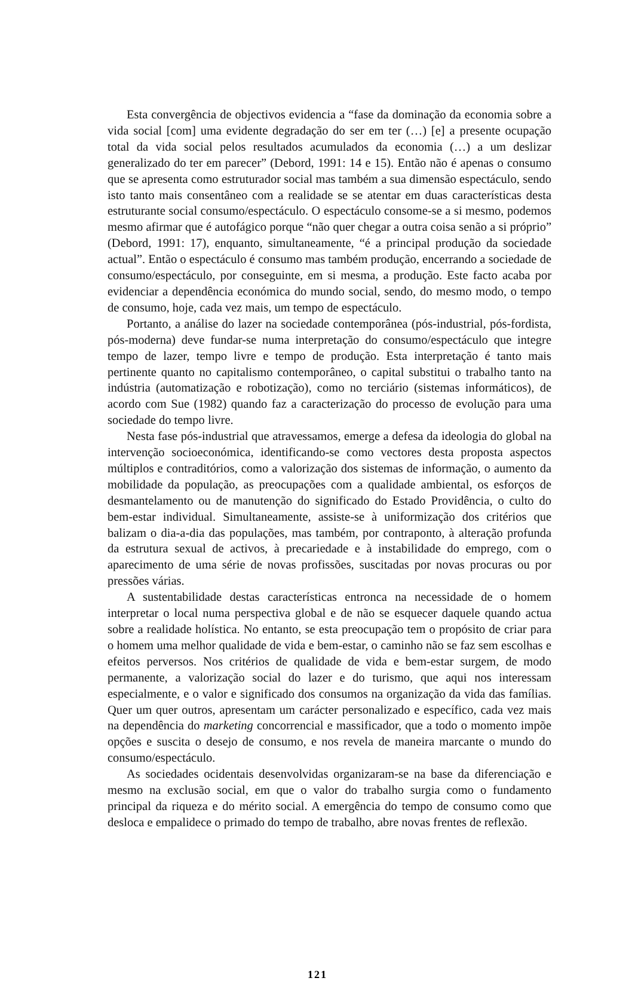Esta convergência de objectivos evidencia a “fase da dominação da economia sobre a vida social [com] uma evidente degradação do ser em ter (…) [e] a presente ocupação total da vida social pelos resultados acumulados da economia (…) a um deslizar generalizado do ter em parecer” (Debord, 1991: 14 e 15). Então não é apenas o consumo que se apresenta como estruturador social mas também a sua dimensão espectáculo, sendo isto tanto mais consentâneo com a realidade se se atentar em duas características desta estruturante social consumo/espectáculo. O espectáculo consome-se a si mesmo, podemos mesmo afirmar que é autofágico porque “não quer chegar a outra coisa senão a si próprio” (Debord, 1991: 17), enquanto, simultaneamente, “é a principal produção da sociedade actual”. Então o espectáculo é consumo mas também produção, encerrando a sociedade de consumo/espectáculo, por conseguinte, em si mesma, a produção. Este facto acaba por evidenciar a dependência económica do mundo social, sendo, do mesmo modo, o tempo de consumo, hoje, cada vez mais, um tempo de espectáculo.
Portanto, a análise do lazer na sociedade contemporânea (pós-industrial, pós-fordista, pós-moderna) deve fundar-se numa interpretação do consumo/espectáculo que integre tempo de lazer, tempo livre e tempo de produção. Esta interpretação é tanto mais pertinente quanto no capitalismo contemporâneo, o capital substitui o trabalho tanto na indústria (automatização e robotização), como no terciário (sistemas informáticos), de acordo com Sue (1982) quando faz a caracterização do processo de evolução para uma sociedade do tempo livre.
Nesta fase pós-industrial que atravessamos, emerge a defesa da ideologia do global na intervenção socioeconómica, identificando-se como vectores desta proposta aspectos múltiplos e contraditórios, como a valorização dos sistemas de informação, o aumento da mobilidade da população, as preocupações com a qualidade ambiental, os esforços de desmantelamento ou de manutenção do significado do Estado Providência, o culto do bem-estar individual. Simultaneamente, assiste-se à uniformização dos critérios que balizam o dia-a-dia das populações, mas também, por contraponto, à alteração profunda da estrutura sexual de activos, à precariedade e à instabilidade do emprego, com o aparecimento de uma série de novas profissões, suscitadas por novas procuras ou por pressões várias.
A sustentabilidade destas características entronca na necessidade de o homem interpretar o local numa perspectiva global e de não se esquecer daquele quando actua sobre a realidade holística. No entanto, se esta preocupação tem o propósito de criar para o homem uma melhor qualidade de vida e bem-estar, o caminho não se faz sem escolhas e efeitos perversos. Nos critérios de qualidade de vida e bem-estar surgem, de modo permanente, a valorização social do lazer e do turismo, que aqui nos interessam especialmente, e o valor e significado dos consumos na organização da vida das famílias. Quer um quer outros, apresentam um carácter personalizado e específico, cada vez mais na dependência do marketing concorrencial e massificador, que a todo o momento impõe opções e suscita o desejo de consumo, e nos revela de maneira marcante o mundo do consumo/espectáculo.
As sociedades ocidentais desenvolvidas organizaram-se na base da diferenciação e mesmo na exclusão social, em que o valor do trabalho surgia como o fundamento principal da riqueza e do mérito social. A emergência do tempo de consumo como que desloca e empalidece o primado do tempo de trabalho, abre novas frentes de reflexão.
121